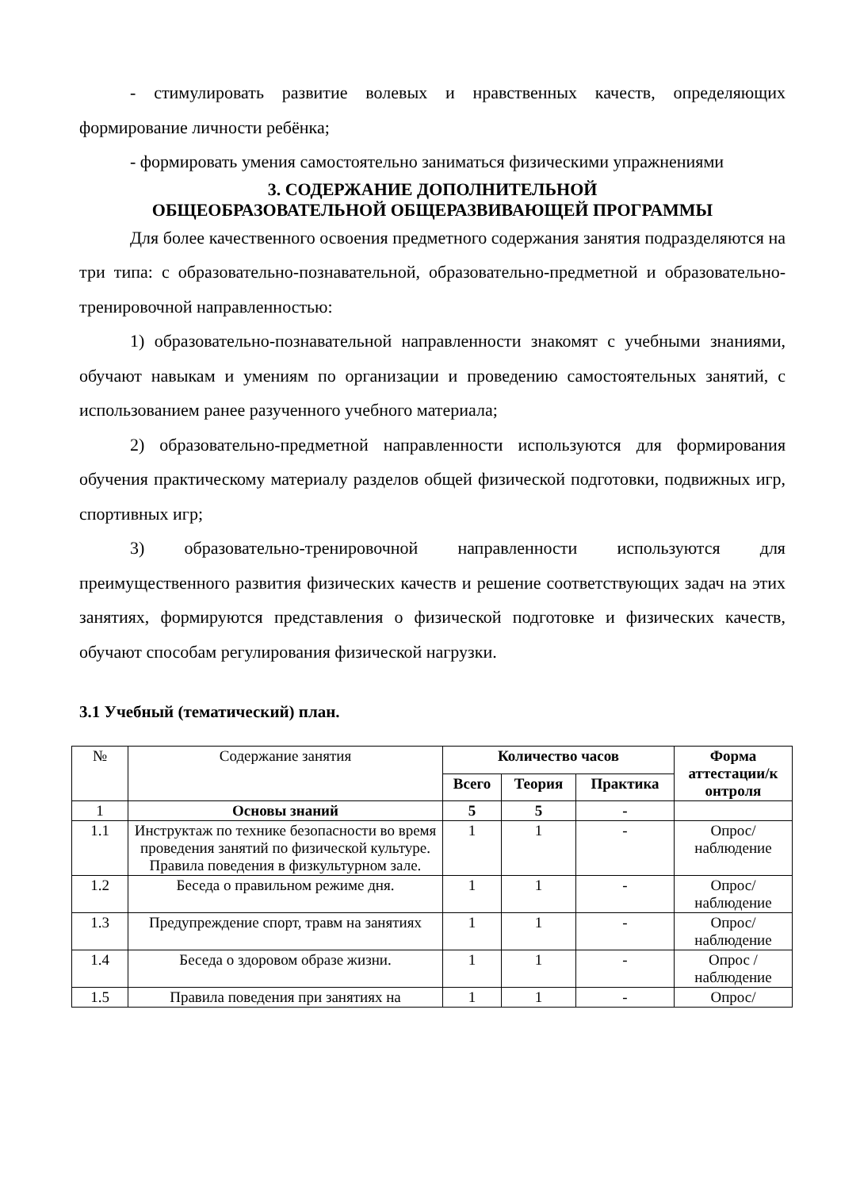- стимулировать развитие волевых и нравственных качеств, определяющих формирование личности ребёнка;
- формировать умения самостоятельно заниматься физическими упражнениями
3. СОДЕРЖАНИЕ ДОПОЛНИТЕЛЬНОЙ
ОБЩЕОБРАЗОВАТЕЛЬНОЙ ОБЩЕРАЗВИВАЮЩЕЙ ПРОГРАММЫ
Для более качественного освоения предметного содержания занятия подразделяются на три типа: с образовательно-познавательной, образовательно-предметной и образовательно-тренировочной направленностью:
1) образовательно-познавательной направленности знакомят с учебными знаниями, обучают навыкам и умениям по организации и проведению самостоятельных занятий, с использованием ранее разученного учебного материала;
2) образовательно-предметной направленности используются для формирования обучения практическому материалу разделов общей физической подготовки, подвижных игр, спортивных игр;
3) образовательно-тренировочной направленности используются для преимущественного развития физических качеств и решение соответствующих задач на этих занятиях, формируются представления о физической подготовке и физических качеств, обучают способам регулирования физической нагрузки.
3.1 Учебный (тематический) план.
| № | Содержание занятия | Количество часов | | | Форма аттестации/к онтроля |
| --- | --- | --- | --- | --- | --- |
| | | Всего | Теория | Практика | |
| 1 | Основы знаний | 5 | 5 | - | |
| 1.1 | Инструктаж по технике безопасности во время проведения занятий по физической культуре. Правила поведения в физкультурном зале. | 1 | 1 | - | Опрос/ наблюдение |
| 1.2 | Беседа о правильном режиме дня. | 1 | 1 | - | Опрос/ наблюдение |
| 1.3 | Предупреждение спорт, травм на занятиях | 1 | 1 | - | Опрос/ наблюдение |
| 1.4 | Беседа о здоровом образе жизни. | 1 | 1 | - | Опрос /наблюдение |
| 1.5 | Правила поведения при занятиях на | 1 | 1 | - | Опрос/ |